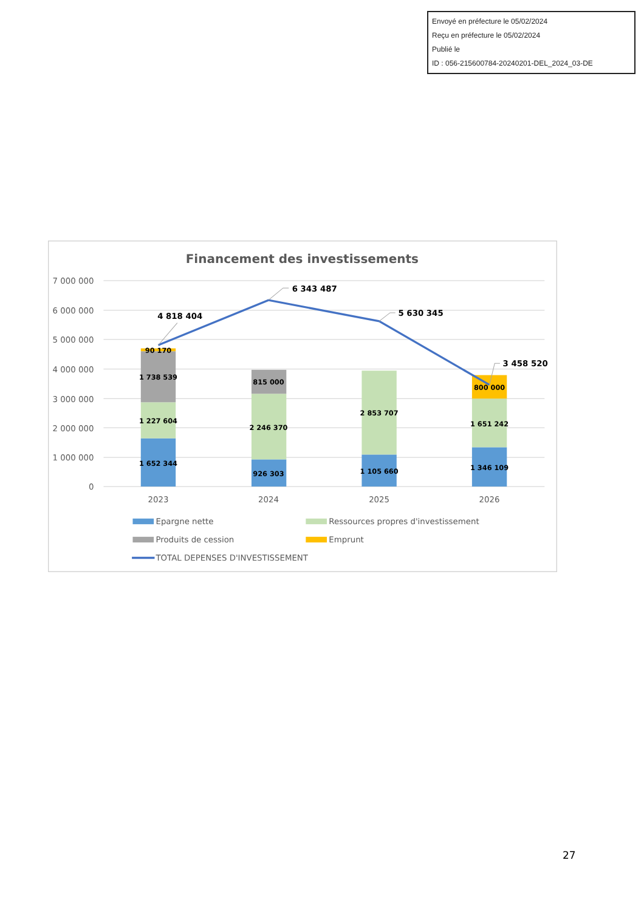Envoyé en préfecture le 05/02/2024
Reçu en préfecture le 05/02/2024
Publié le
ID : 056-215600784-20240201-DEL_2024_03-DE
Financement des investissements
7 000 000
6 000 000
5 000 000
4 000 000
3 000 000
2 000 000
1 000 000
0
90 170
1 738 539
1 227 604
1 652 344
815 000
2 246 370
926 303
2 853 707
1 105 660
800 000
1 651 242
1 346 109
4 818 404
6 343 487
5 630 345
3 458 520
2023
2024
2025
2026
Epargne nette
Ressources propres d'investissement
Produits de cession
Emprunt
TOTAL DEPENSES D'INVESTISSEMENT
27